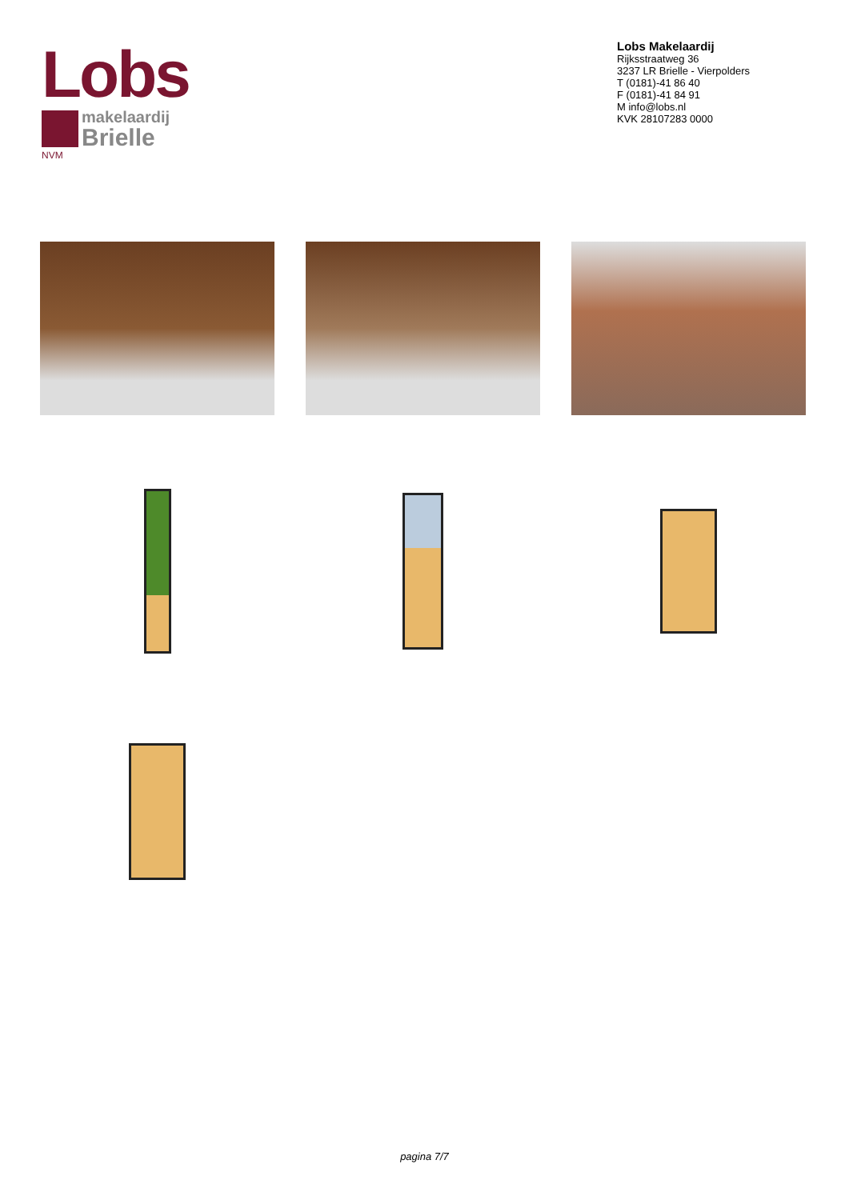Lobs
makelaardij
Brielle
NVM
Lobs Makelaardij
Rijksstraatweg 36
3237 LR Brielle - Vierpolders
T (0181)-41 86 40
F (0181)-41 84 91
M info@lobs.nl
KVK 28107283 0000
pagina 7/7